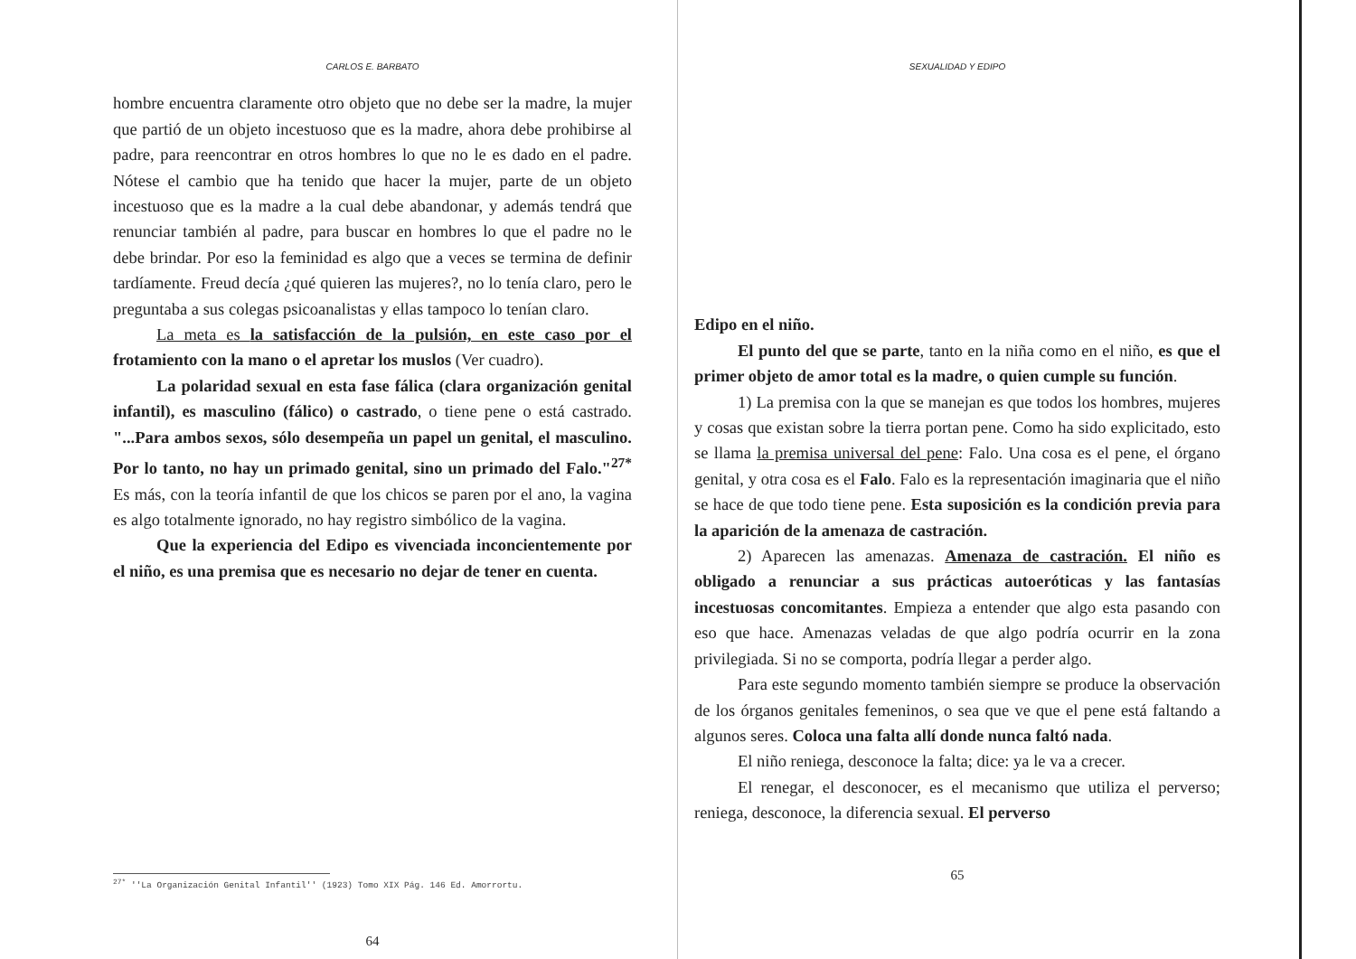CARLOS E. BARBATO
hombre encuentra claramente otro objeto que no debe ser la madre, la mujer que partió de un objeto incestuoso que es la madre, ahora debe prohibirse al padre, para reencontrar en otros hombres lo que no le es dado en el padre. Nótese el cambio que ha tenido que hacer la mujer, parte de un objeto incestuoso que es la madre a la cual debe abandonar, y además tendrá que renunciar también al padre, para buscar en hombres lo que el padre no le debe brindar. Por eso la feminidad es algo que a veces se termina de definir tardíamente. Freud decía ¿qué quieren las mujeres?, no lo tenía claro, pero le preguntaba a sus colegas psicoanalistas y ellas tampoco lo tenían claro.
La meta es la satisfacción de la pulsión, en este caso por el frotamiento con la mano o el apretar los muslos (Ver cuadro).
La polaridad sexual en esta fase fálica (clara organización genital infantil), es masculino (fálico) o castrado, o tiene pene o está castrado. "...Para ambos sexos, sólo desempeña un papel un genital, el masculino. Por lo tanto, no hay un primado genital, sino un primado del Falo."<sup>27*</sup> Es más, con la teoría infantil de que los chicos se paren por el ano, la vagina es algo totalmente ignorado, no hay registro simbólico de la vagina.
Que la experiencia del Edipo es vivenciada inconcientemente por el niño, es una premisa que es necesario no dejar de tener en cuenta.
<sup>27*</sup> ''La Organización Genital Infantil'' (1923) Tomo XIX Pág. 146 Ed. Amorrortu.
64
SEXUALIDAD Y EDIPO
Edipo en el niño.
El punto del que se parte, tanto en la niña como en el niño, es que el primer objeto de amor total es la madre, o quien cumple su función.
1) La premisa con la que se manejan es que todos los hombres, mujeres y cosas que existan sobre la tierra portan pene. Como ha sido explicitado, esto se llama la premisa universal del pene: Falo. Una cosa es el pene, el órgano genital, y otra cosa es el Falo. Falo es la representación imaginaria que el niño se hace de que todo tiene pene. Esta suposición es la condición previa para la aparición de la amenaza de castración.
2) Aparecen las amenazas. Amenaza de castración. El niño es obligado a renunciar a sus prácticas autoeróticas y las fantasías incestuosas concomitantes. Empieza a entender que algo esta pasando con eso que hace. Amenazas veladas de que algo podría ocurrir en la zona privilegiada. Si no se comporta, podría llegar a perder algo.
Para este segundo momento también siempre se produce la observación de los órganos genitales femeninos, o sea que ve que el pene está faltando a algunos seres. Coloca una falta allí donde nunca faltó nada.
El niño reniega, desconoce la falta; dice: ya le va a crecer.
El renegar, el desconocer, es el mecanismo que utiliza el perverso; reniega, desconoce, la diferencia sexual. El perverso
65